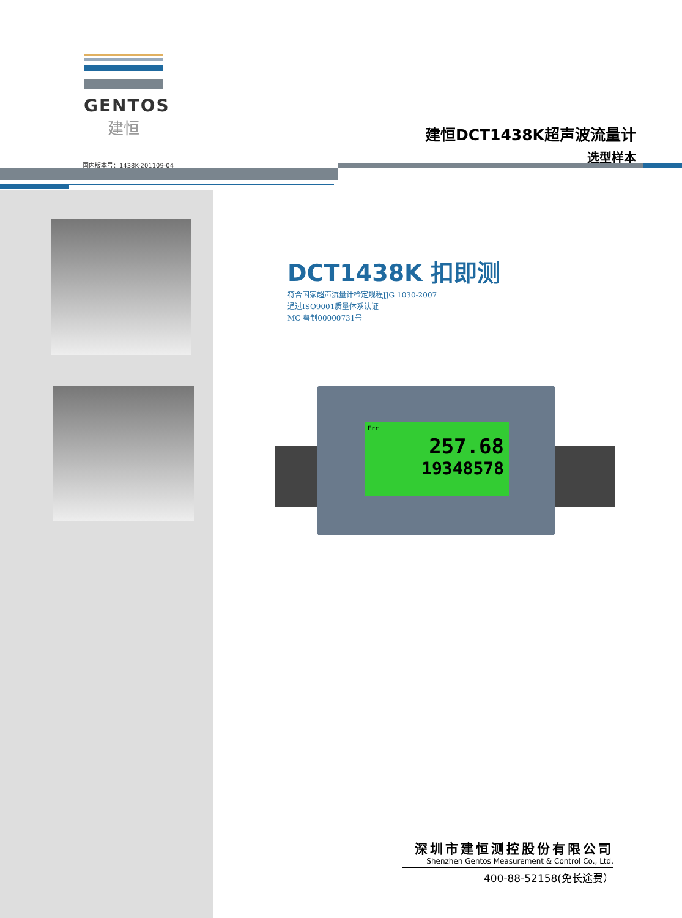GENTOS
建恒
建恒DCT1438K超声波流量计
选型样本
国内版本号：1438K-201109-04
DCT1438K 扣即测
符合国家超声流量计检定规程JJG 1030-2007
通过ISO9001质量体系认证
MC 粤制00000731号
Err
257.68
19348578
深圳市建恒测控股份有限公司
Shenzhen Gentos Measurement & Control Co., Ltd.
400-88-52158(免长途费）